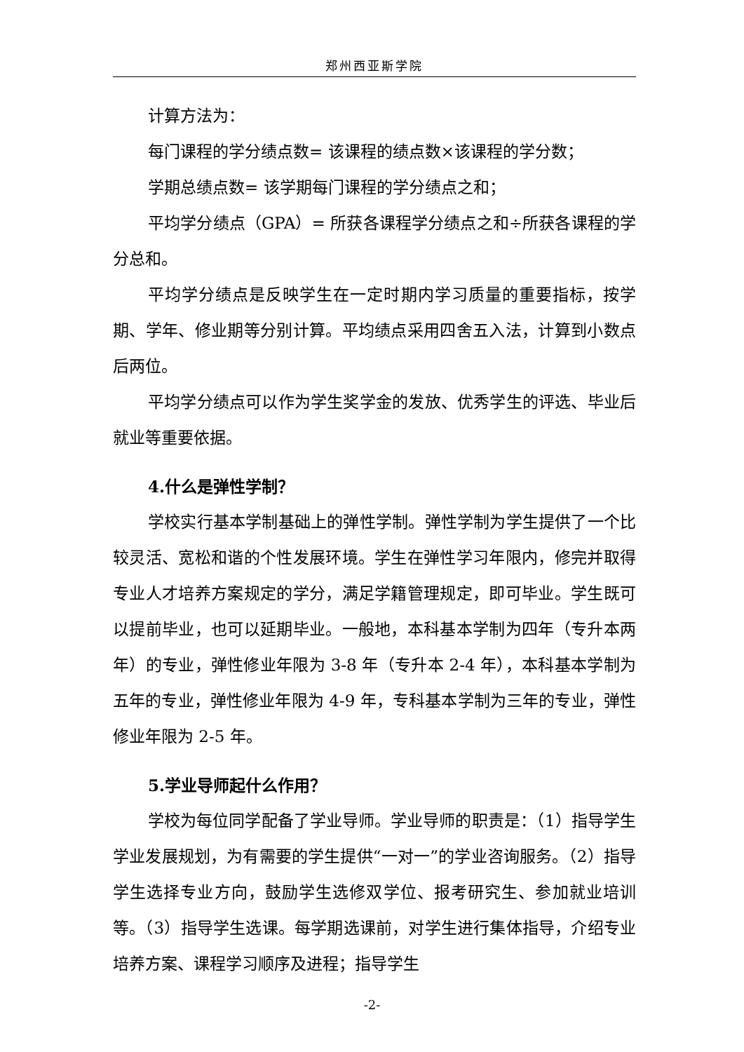郑州西亚斯学院
计算方法为：
每门课程的学分绩点数= 该课程的绩点数×该课程的学分数；
学期总绩点数= 该学期每门课程的学分绩点之和；
平均学分绩点（GPA）= 所获各课程学分绩点之和÷所获各课程的学分总和。
平均学分绩点是反映学生在一定时期内学习质量的重要指标，按学期、学年、修业期等分别计算。平均绩点采用四舍五入法，计算到小数点后两位。
平均学分绩点可以作为学生奖学金的发放、优秀学生的评选、毕业后就业等重要依据。
4.什么是弹性学制？
学校实行基本学制基础上的弹性学制。弹性学制为学生提供了一个比较灵活、宽松和谐的个性发展环境。学生在弹性学习年限内，修完并取得专业人才培养方案规定的学分，满足学籍管理规定，即可毕业。学生既可以提前毕业，也可以延期毕业。一般地，本科基本学制为四年（专升本两年）的专业，弹性修业年限为 3-8 年（专升本 2-4 年），本科基本学制为五年的专业，弹性修业年限为 4-9 年，专科基本学制为三年的专业，弹性修业年限为 2-5 年。
5.学业导师起什么作用？
学校为每位同学配备了学业导师。学业导师的职责是：（1）指导学生学业发展规划，为有需要的学生提供“一对一”的学业咨询服务。（2）指导学生选择专业方向，鼓励学生选修双学位、报考研究生、参加就业培训等。（3）指导学生选课。每学期选课前，对学生进行集体指导，介绍专业培养方案、课程学习顺序及进程；指导学生
-2-